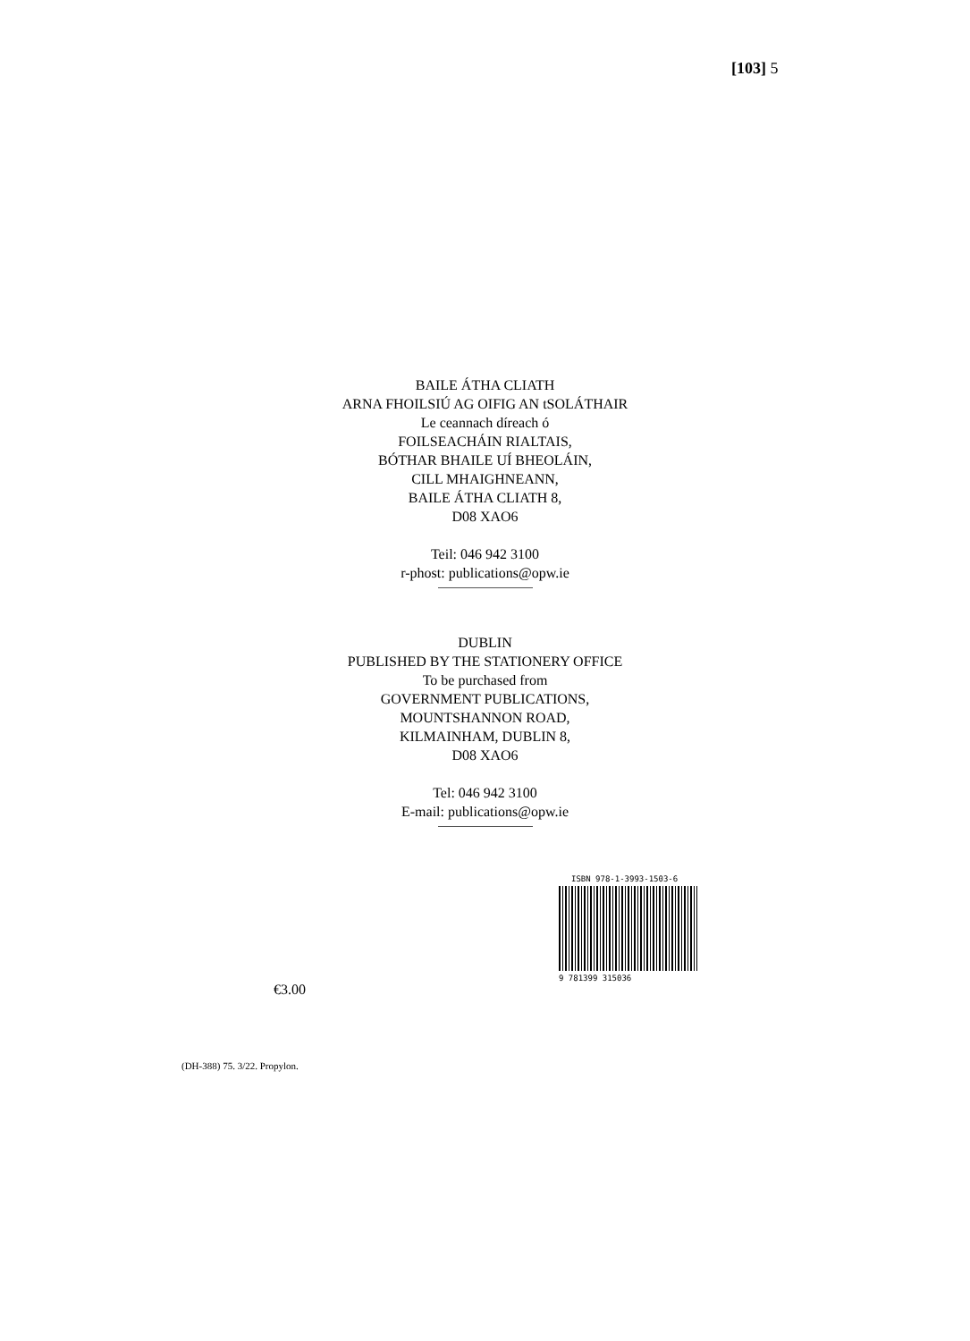[103] 5
BAILE ÁTHA CLIATH
ARNA FHOILSIÚ AG OIFIG AN tSOLÁTHAIR
Le ceannach díreach ó
FOILSEACHÁIN RIALTAIS,
BÓTHAR BHAILE UÍ BHEOLÁIN,
CILL MHAIGHNEANN,
BAILE ÁTHA CLIATH 8,
D08 XAO6
Teil: 046 942 3100
r-phost: publications@opw.ie
DUBLIN
PUBLISHED BY THE STATIONERY OFFICE
To be purchased from
GOVERNMENT PUBLICATIONS,
MOUNTSHANNON ROAD,
KILMAINHAM, DUBLIN 8,
D08 XAO6
Tel: 046 942 3100
E-mail: publications@opw.ie
ISBN 978-1-3993-1503-6
9 781399 315036
€3.00
(DH-388) 75. 3/22. Propylon.